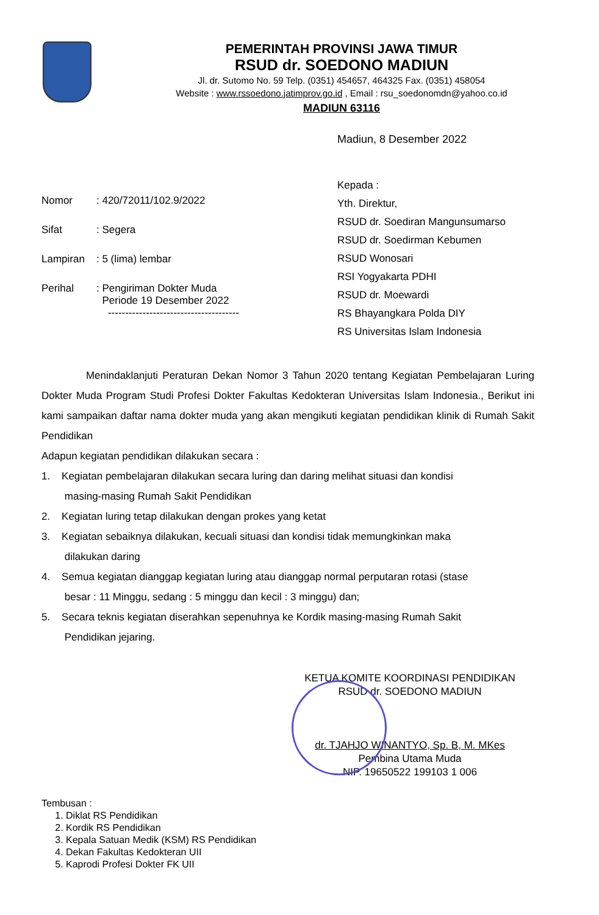PEMERINTAH PROVINSI JAWA TIMUR
RSUD dr. SOEDONO MADIUN
Jl. dr. Sutomo No. 59 Telp. (0351) 454657, 464325 Fax. (0351) 458054
Website : www.rssoedono.jatimprov.go.id , Email : rsu_soedonomdn@yahoo.co.id
MADIUN 63116
Madiun, 8 Desember 2022
| Nomor | : 420/72011/102.9/2022 |
| Sifat | : Segera |
| Lampiran | : 5 (lima) lembar |
| Perihal | : Pengiriman Dokter Muda Periode 19 Desember 2022 -------------------------------------- |
Kepada :
Yth. Direktur,
RSUD dr. Soediran Mangunsumarso
RSUD dr. Soedirman Kebumen
RSUD Wonosari
RSI Yogyakarta PDHI
RSUD dr. Moewardi
RS Bhayangkara Polda DIY
RS Universitas Islam Indonesia
Menindaklanjuti Peraturan Dekan Nomor 3 Tahun 2020 tentang Kegiatan Pembelajaran Luring Dokter Muda Program Studi Profesi Dokter Fakultas Kedokteran Universitas Islam Indonesia., Berikut ini kami sampaikan daftar nama dokter muda yang akan mengikuti kegiatan pendidikan klinik di Rumah Sakit Pendidikan
Adapun kegiatan pendidikan dilakukan secara :
1. Kegiatan pembelajaran dilakukan secara luring dan daring melihat situasi dan kondisi
masing-masing Rumah Sakit Pendidikan
2. Kegiatan luring tetap dilakukan dengan prokes yang ketat
3. Kegiatan sebaiknya dilakukan, kecuali situasi dan kondisi tidak memungkinkan maka
dilakukan daring
4. Semua kegiatan dianggap kegiatan luring atau dianggap normal perputaran rotasi (stase
besar : 11 Minggu, sedang : 5 minggu dan kecil : 3 minggu) dan;
5. Secara teknis kegiatan diserahkan sepenuhnya ke Kordik masing-masing Rumah Sakit
Pendidikan jejaring.
KETUA KOMITE KOORDINASI PENDIDIKAN
RSUD dr. SOEDONO MADIUN
dr. TJAHJO WINANTYO, Sp. B, M. MKes
Pembina Utama Muda
NIP. 19650522 199103 1 006
Tembusan :
1. Diklat RS Pendidikan
2. Kordik RS Pendidikan
3. Kepala Satuan Medik (KSM) RS Pendidikan
4. Dekan Fakultas Kedokteran UII
5. Kaprodi Profesi Dokter FK UII